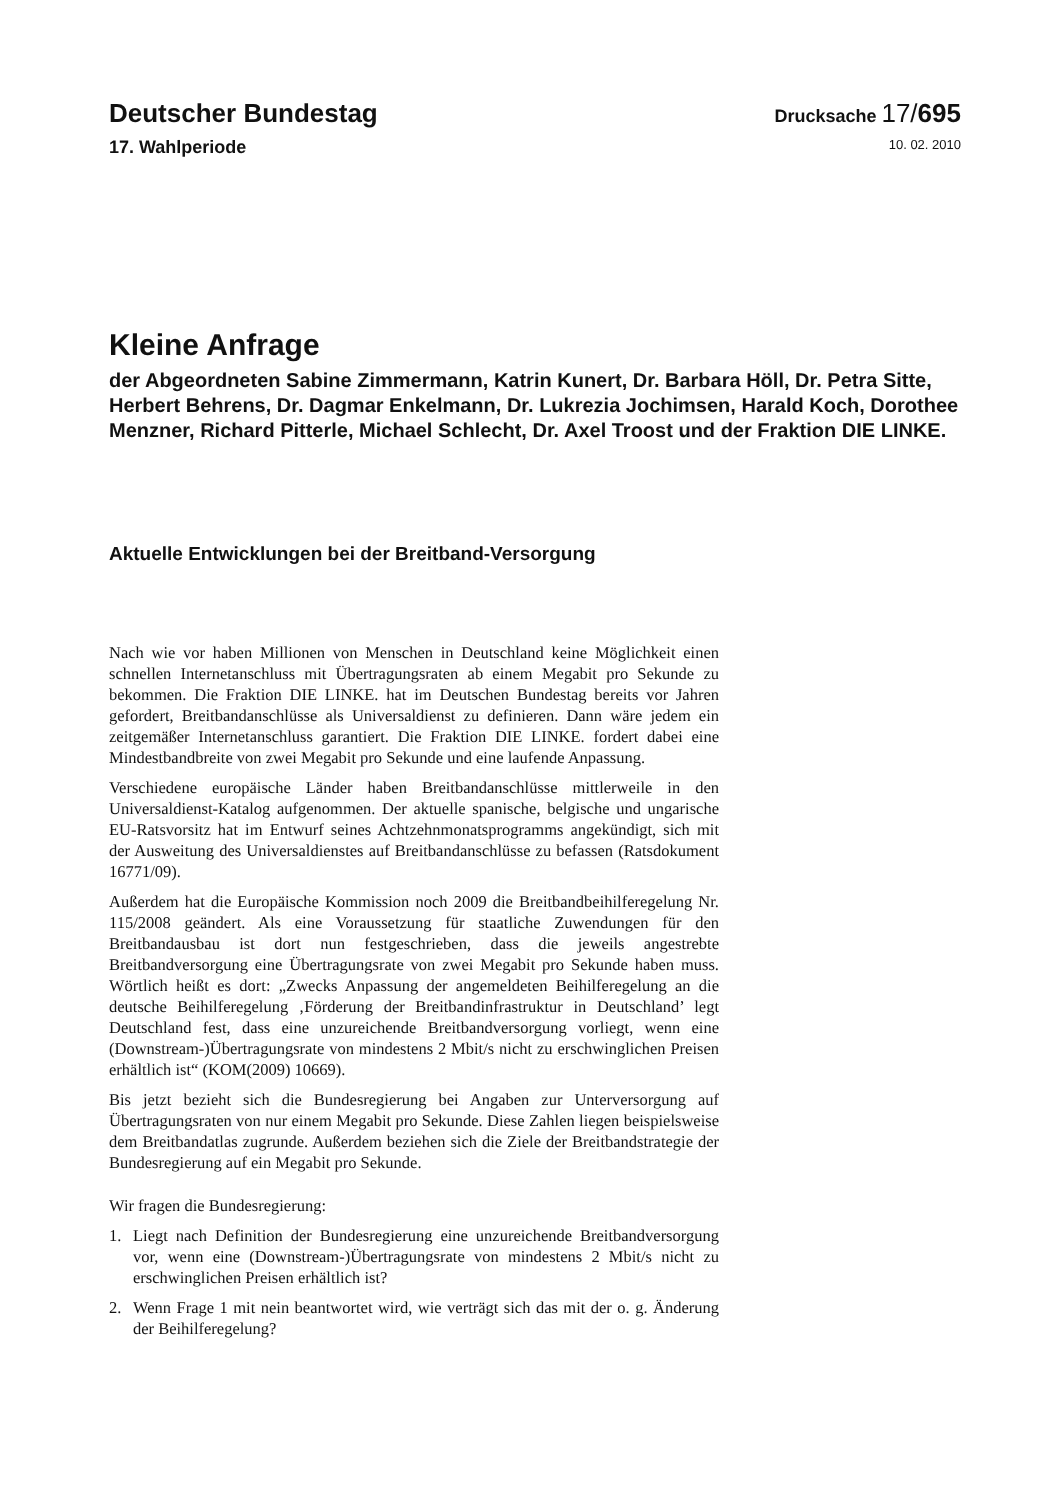Deutscher Bundestag
Drucksache 17/695
17. Wahlperiode
10. 02. 2010
Kleine Anfrage
der Abgeordneten Sabine Zimmermann, Katrin Kunert, Dr. Barbara Höll, Dr. Petra Sitte, Herbert Behrens, Dr. Dagmar Enkelmann, Dr. Lukrezia Jochimsen, Harald Koch, Dorothee Menzner, Richard Pitterle, Michael Schlecht, Dr. Axel Troost und der Fraktion DIE LINKE.
Aktuelle Entwicklungen bei der Breitband-Versorgung
Nach wie vor haben Millionen von Menschen in Deutschland keine Möglichkeit einen schnellen Internetanschluss mit Übertragungsraten ab einem Megabit pro Sekunde zu bekommen. Die Fraktion DIE LINKE. hat im Deutschen Bundestag bereits vor Jahren gefordert, Breitbandanschlüsse als Universaldienst zu definieren. Dann wäre jedem ein zeitgemäßer Internetanschluss garantiert. Die Fraktion DIE LINKE. fordert dabei eine Mindestbandbreite von zwei Megabit pro Sekunde und eine laufende Anpassung.
Verschiedene europäische Länder haben Breitbandanschlüsse mittlerweile in den Universaldienst-Katalog aufgenommen. Der aktuelle spanische, belgische und ungarische EU-Ratsvorsitz hat im Entwurf seines Achtzehnmonatsprogramms angekündigt, sich mit der Ausweitung des Universaldienstes auf Breitbandanschlüsse zu befassen (Ratsdokument 16771/09).
Außerdem hat die Europäische Kommission noch 2009 die Breitbandbeihilferegelung Nr. 115/2008 geändert. Als eine Voraussetzung für staatliche Zuwendungen für den Breitbandausbau ist dort nun festgeschrieben, dass die jeweils angestrebte Breitbandversorgung eine Übertragungsrate von zwei Megabit pro Sekunde haben muss. Wörtlich heißt es dort: „Zwecks Anpassung der angemeldeten Beihilferegelung an die deutsche Beihilferegelung ‚Förderung der Breitbandinfrastruktur in Deutschland’ legt Deutschland fest, dass eine unzureichende Breitbandversorgung vorliegt, wenn eine (Downstream-)Übertragungsrate von mindestens 2 Mbit/s nicht zu erschwinglichen Preisen erhältlich ist“ (KOM(2009) 10669).
Bis jetzt bezieht sich die Bundesregierung bei Angaben zur Unterversorgung auf Übertragungsraten von nur einem Megabit pro Sekunde. Diese Zahlen liegen beispielsweise dem Breitbandatlas zugrunde. Außerdem beziehen sich die Ziele der Breitbandstrategie der Bundesregierung auf ein Megabit pro Sekunde.
Wir fragen die Bundesregierung:
1. Liegt nach Definition der Bundesregierung eine unzureichende Breitbandversorgung vor, wenn eine (Downstream-)Übertragungsrate von mindestens 2 Mbit/s nicht zu erschwinglichen Preisen erhältlich ist?
2. Wenn Frage 1 mit nein beantwortet wird, wie verträgt sich das mit der o. g. Änderung der Beihilferegelung?